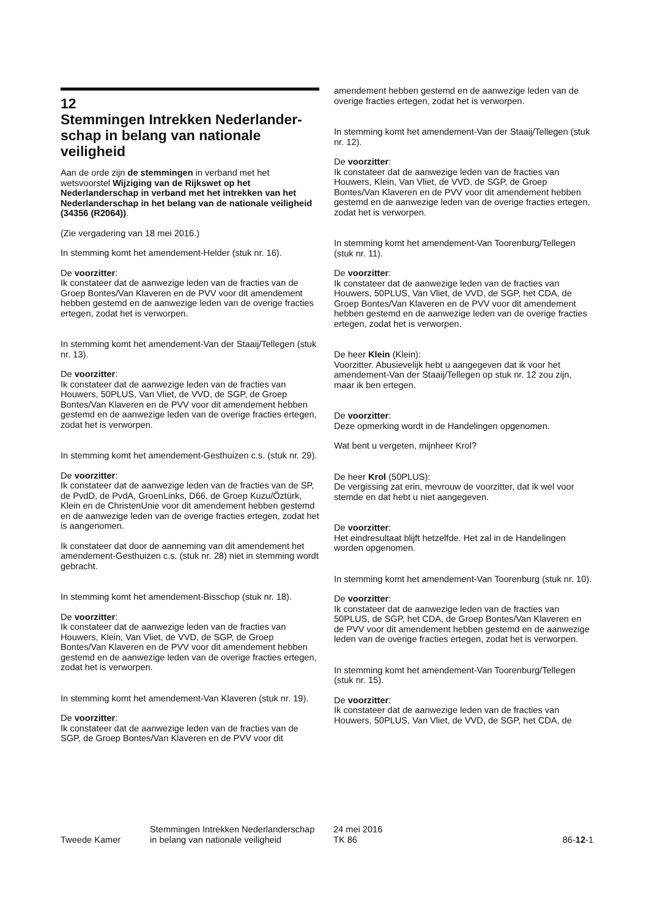12
Stemmingen Intrekken Nederlander-schap in belang van nationale veiligheid
Aan de orde zijn de stemmingen in verband met het wetsvoorstel Wijziging van de Rijkswet op het Nederlanderschap in verband met het intrekken van het Nederlanderschap in het belang van de nationale veiligheid (34356 (R2064)).
(Zie vergadering van 18 mei 2016.)
In stemming komt het amendement-Helder (stuk nr. 16).
De voorzitter:
Ik constateer dat de aanwezige leden van de fracties van de Groep Bontes/Van Klaveren en de PVV voor dit amendement hebben gestemd en de aanwezige leden van de overige fracties ertegen, zodat het is verworpen.
In stemming komt het amendement-Van der Staaij/Tellegen (stuk nr. 13).
De voorzitter:
Ik constateer dat de aanwezige leden van de fracties van Houwers, 50PLUS, Van Vliet, de VVD, de SGP, de Groep Bontes/Van Klaveren en de PVV voor dit amendement hebben gestemd en de aanwezige leden van de overige fracties ertegen, zodat het is verworpen.
In stemming komt het amendement-Gesthuizen c.s. (stuk nr. 29).
De voorzitter:
Ik constateer dat de aanwezige leden van de fracties van de SP, de PvdD, de PvdA, GroenLinks, D66, de Groep Kuzu/Öztürk, Klein en de ChristenUnie voor dit amendement hebben gestemd en de aanwezige leden van de overige fracties ertegen, zodat het is aangenomen.
Ik constateer dat door de aanneming van dit amendement het amendement-Gesthuizen c.s. (stuk nr. 28) niet in stemming wordt gebracht.
In stemming komt het amendement-Bisschop (stuk nr. 18).
De voorzitter:
Ik constateer dat de aanwezige leden van de fracties van Houwers, Klein, Van Vliet, de VVD, de SGP, de Groep Bontes/Van Klaveren en de PVV voor dit amendement hebben gestemd en de aanwezige leden van de overige fracties ertegen, zodat het is verworpen.
In stemming komt het amendement-Van Klaveren (stuk nr. 19).
De voorzitter:
Ik constateer dat de aanwezige leden van de fracties van de SGP, de Groep Bontes/Van Klaveren en de PVV voor dit
amendement hebben gestemd en de aanwezige leden van de overige fracties ertegen, zodat het is verworpen.
In stemming komt het amendement-Van der Staaij/Tellegen (stuk nr. 12).
De voorzitter:
Ik constateer dat de aanwezige leden van de fracties van Houwers, Klein, Van Vliet, de VVD, de SGP, de Groep Bontes/Van Klaveren en de PVV voor dit amendement hebben gestemd en de aanwezige leden van de overige fracties ertegen, zodat het is verworpen.
In stemming komt het amendement-Van Toorenburg/Tellegen (stuk nr. 11).
De voorzitter:
Ik constateer dat de aanwezige leden van de fracties van Houwers, 50PLUS, Van Vliet, de VVD, de SGP, het CDA, de Groep Bontes/Van Klaveren en de PVV voor dit amendement hebben gestemd en de aanwezige leden van de overige fracties ertegen, zodat het is verworpen.
De heer Klein (Klein):
Voorzitter. Abusievelijk hebt u aangegeven dat ik voor het amendement-Van der Staaij/Tellegen op stuk nr. 12 zou zijn, maar ik ben ertegen.
De voorzitter:
Deze opmerking wordt in de Handelingen opgenomen.
Wat bent u vergeten, mijnheer Krol?
De heer Krol (50PLUS):
De vergissing zat erin, mevrouw de voorzitter, dat ik wel voor stemde en dat hebt u niet aangegeven.
De voorzitter:
Het eindresultaat blijft hetzelfde. Het zal in de Handelingen worden opgenomen.
In stemming komt het amendement-Van Toorenburg (stuk nr. 10).
De voorzitter:
Ik constateer dat de aanwezige leden van de fracties van 50PLUS, de SGP, het CDA, de Groep Bontes/Van Klaveren en de PVV voor dit amendement hebben gestemd en de aanwezige leden van de overige fracties ertegen, zodat het is verworpen.
In stemming komt het amendement-Van Toorenburg/Tellegen (stuk nr. 15).
De voorzitter:
Ik constateer dat de aanwezige leden van de fracties van Houwers, 50PLUS, Van Vliet, de VVD, de SGP, het CDA, de
Tweede Kamer
Stemmingen Intrekken Nederlanderschap
in belang van nationale veiligheid
24 mei 2016
TK 86
86-12-1